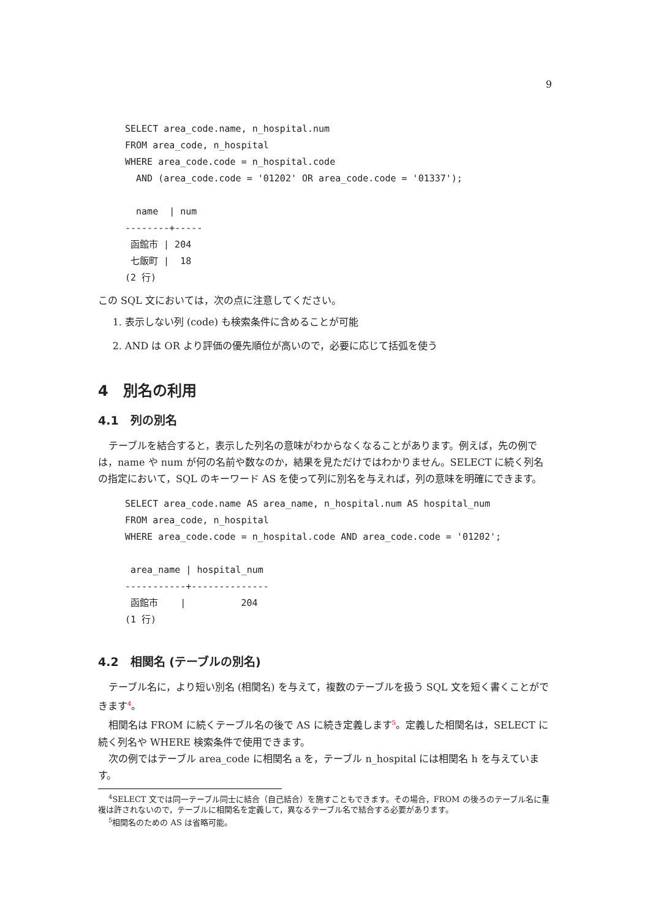9
SELECT area_code.name, n_hospital.num
FROM area_code, n_hospital
WHERE area_code.code = n_hospital.code
  AND (area_code.code = '01202' OR area_code.code = '01337');

  name  | num
--------+-----
 函館市 | 204
 七飯町 |  18
(2 行)
この SQL 文においては，次の点に注意してください。
1. 表示しない列 (code) も検索条件に含めることが可能
2. AND は OR より評価の優先順位が高いので，必要に応じて括弧を使う
4　別名の利用
4.1　列の別名
テーブルを結合すると，表示した列名の意味がわからなくなることがあります。例えば，先の例では，name や num が何の名前や数なのか，結果を見ただけではわかりません。SELECT に続く列名の指定において，SQL のキーワード AS を使って列に別名を与えれば，列の意味を明確にできます。
SELECT area_code.name AS area_name, n_hospital.num AS hospital_num
FROM area_code, n_hospital
WHERE area_code.code = n_hospital.code AND area_code.code = '01202';

 area_name | hospital_num
-----------+--------------
 函館市    |          204
(1 行)
4.2　相関名 (テーブルの別名)
テーブル名に，より短い別名 (相関名) を与えて，複数のテーブルを扱う SQL 文を短く書くことができます<sup>4</sup>。
相関名は FROM に続くテーブル名の後で AS に続き定義します<sup>5</sup>。定義した相関名は，SELECT に続く列名や WHERE 検索条件で使用できます。
次の例ではテーブル area_code に相関名 a を，テーブル n_hospital には相関名 h を与えています。
<sup>4</sup> SELECT 文では同一テーブル同士に結合（自己結合）を施すこともできます。その場合，FROM の後ろのテーブル名に重複は許されないので，テーブルに相関名を定義して，異なるテーブル名で結合する必要があります。
<sup>5</sup> 相関名のための AS は省略可能。